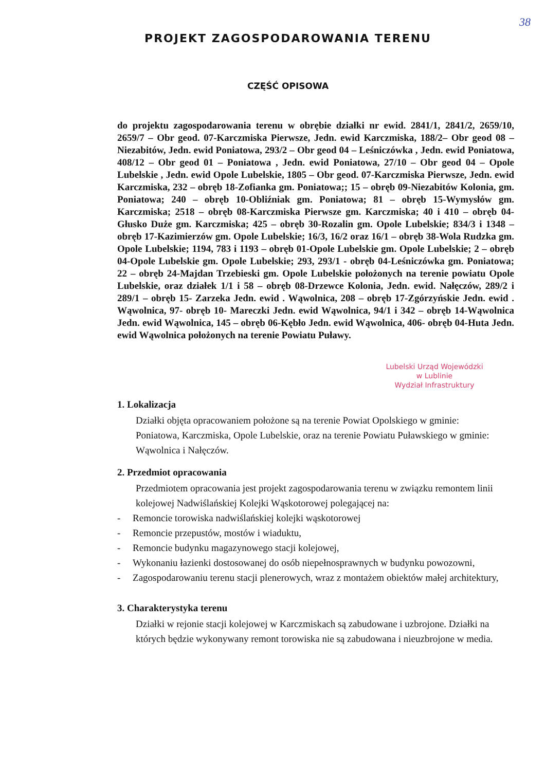38
PROJEKT ZAGOSPODAROWANIA TERENU
CZĘŚĆ OPISOWA
do projektu zagospodarowania terenu w obrębie działki nr ewid. 2841/1, 2841/2, 2659/10, 2659/7 – Obr geod. 07-Karczmiska Pierwsze, Jedn. ewid Karczmiska, 188/2– Obr geod 08 – Niezabitów, Jedn. ewid Poniatowa, 293/2 – Obr geod 04 – Leśniczówka , Jedn. ewid Poniatowa, 408/12 – Obr geod 01 – Poniatowa , Jedn. ewid Poniatowa, 27/10 – Obr geod 04 – Opole Lubelskie , Jedn. ewid Opole Lubelskie, 1805 – Obr geod. 07-Karczmiska Pierwsze, Jedn. ewid Karczmiska, 232 – obręb 18-Zofianka gm. Poniatowa;; 15 – obręb 09-Niezabitów Kolonia, gm. Poniatowa; 240 – obręb 10-Obliźniak gm. Poniatowa; 81 – obręb 15-Wymysłów gm. Karczmiska; 2518 – obręb 08-Karczmiska Pierwsze gm. Karczmiska; 40 i 410 – obręb 04-Głusko Duże gm. Karczmiska; 425 – obręb 30-Rozalin gm. Opole Lubelskie; 834/3 i 1348 – obręb 17-Kazimierzów gm. Opole Lubelskie; 16/3, 16/2 oraz 16/1 – obręb 38-Wola Rudzka gm. Opole Lubelskie; 1194, 783 i 1193 – obręb 01-Opole Lubelskie gm. Opole Lubelskie; 2 – obręb 04-Opole Lubelskie gm. Opole Lubelskie; 293, 293/1 - obręb 04-Leśniczówka gm. Poniatowa; 22 – obręb 24-Majdan Trzebieski gm. Opole Lubelskie położonych na terenie powiatu Opole Lubelskie, oraz działek 1/1 i 58 – obręb 08-Drzewce Kolonia, Jedn. ewid. Nałęczów, 289/2 i 289/1 – obręb 15- Zarzeka Jedn. ewid . Wąwolnica, 208 – obręb 17-Zgórzyńskie Jedn. ewid . Wąwolnica, 97- obręb 10- Mareczki Jedn. ewid Wąwolnica, 94/1 i 342 – obręb 14-Wąwolnica Jedn. ewid Wąwolnica, 145 – obręb 06-Kębło Jedn. ewid Wąwolnica, 406- obręb 04-Huta Jedn. ewid Wąwolnica położonych na terenie Powiatu Puławy.
Lubelski Urząd Wojewódzki
w Lublinie
Wydział Infrastruktury
1. Lokalizacja
Działki objęta opracowaniem położone są na terenie Powiat Opolskiego w gminie: Poniatowa, Karczmiska, Opole Lubelskie, oraz na terenie Powiatu Puławskiego w gminie: Wąwolnica i Nałęczów.
2. Przedmiot opracowania
Przedmiotem opracowania jest projekt zagospodarowania terenu w związku remontem linii kolejowej Nadwiślańskiej Kolejki Wąskotorowej polegającej na:
- Remoncie torowiska nadwiślańskiej kolejki wąskotorowej
- Remoncie przepustów, mostów i wiaduktu,
- Remoncie budynku magazynowego stacji kolejowej,
- Wykonaniu łazienki dostosowanej do osób niepełnosprawnych w budynku powozowni,
- Zagospodarowaniu terenu stacji plenerowych, wraz z montażem obiektów małej architektury,
3. Charakterystyka terenu
Działki w rejonie stacji kolejowej w Karczmiskach są zabudowane i uzbrojone. Działki na których będzie wykonywany remont torowiska nie są zabudowana i nieuzbrojone w media.